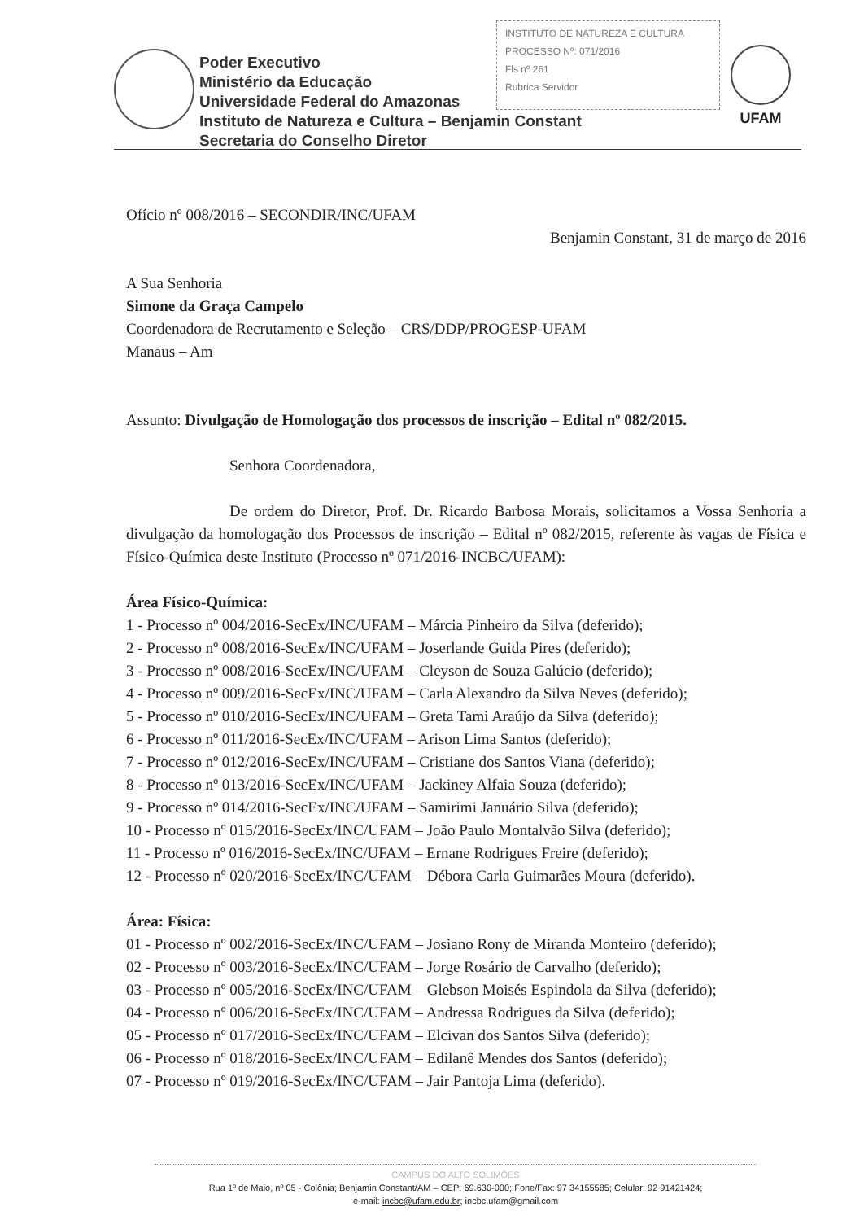Poder Executivo
Ministério da Educação
Universidade Federal do Amazonas
Instituto de Natureza e Cultura – Benjamin Constant
Secretaria do Conselho Diretor
INSTITUTO DE NATUREZA E CULTURA
PROCESSO Nº: 071/2016
Fls nº 261
Rubrica Servidor
UFAM
Ofício nº 008/2016 – SECONDIR/INC/UFAM
Benjamin Constant, 31 de março de 2016
A Sua Senhoria
Simone da Graça Campelo
Coordenadora de Recrutamento e Seleção – CRS/DDP/PROGESP-UFAM
Manaus – Am
Assunto: Divulgação de Homologação dos processos de inscrição – Edital nº 082/2015.
Senhora Coordenadora,
De ordem do Diretor, Prof. Dr. Ricardo Barbosa Morais, solicitamos a Vossa Senhoria a divulgação da homologação dos Processos de inscrição – Edital nº 082/2015, referente às vagas de Física e Físico-Química deste Instituto (Processo nº 071/2016-INCBC/UFAM):
Área Físico-Química:
1 - Processo nº 004/2016-SecEx/INC/UFAM – Márcia Pinheiro da Silva (deferido);
2 - Processo nº 008/2016-SecEx/INC/UFAM – Joserlande Guida Pires (deferido);
3 - Processo nº 008/2016-SecEx/INC/UFAM – Cleyson de Souza Galúcio (deferido);
4 - Processo nº 009/2016-SecEx/INC/UFAM – Carla Alexandro da Silva Neves (deferido);
5 - Processo nº 010/2016-SecEx/INC/UFAM – Greta Tami Araújo da Silva (deferido);
6 - Processo nº 011/2016-SecEx/INC/UFAM – Arison Lima Santos (deferido);
7 - Processo nº 012/2016-SecEx/INC/UFAM – Cristiane dos Santos Viana (deferido);
8 - Processo nº 013/2016-SecEx/INC/UFAM – Jackiney Alfaia Souza (deferido);
9 - Processo nº 014/2016-SecEx/INC/UFAM – Samirimi Januário Silva (deferido);
10 - Processo nº 015/2016-SecEx/INC/UFAM – João Paulo Montalvão Silva (deferido);
11 - Processo nº 016/2016-SecEx/INC/UFAM – Ernane Rodrigues Freire (deferido);
12 - Processo nº 020/2016-SecEx/INC/UFAM – Débora Carla Guimarães Moura (deferido).
Área: Física:
01 - Processo nº 002/2016-SecEx/INC/UFAM – Josiano Rony de Miranda Monteiro (deferido);
02 - Processo nº 003/2016-SecEx/INC/UFAM – Jorge Rosário de Carvalho (deferido);
03 - Processo nº 005/2016-SecEx/INC/UFAM – Glebson Moisés Espindola da Silva (deferido);
04 - Processo nº 006/2016-SecEx/INC/UFAM – Andressa Rodrigues da Silva (deferido);
05 - Processo nº 017/2016-SecEx/INC/UFAM – Elcivan dos Santos Silva (deferido);
06 - Processo nº 018/2016-SecEx/INC/UFAM – Edilanê Mendes dos Santos (deferido);
07 - Processo nº 019/2016-SecEx/INC/UFAM – Jair Pantoja Lima (deferido).
CAMPUS DO ALTO SOLIMÕES
Rua 1º de Maio, nº 05 - Colônia; Benjamin Constant/AM – CEP: 69.630-000; Fone/Fax: 97 34155585; Celular: 92 91421424;
e-mail: incbc@ufam.edu.br; incbc.ufam@gmail.com